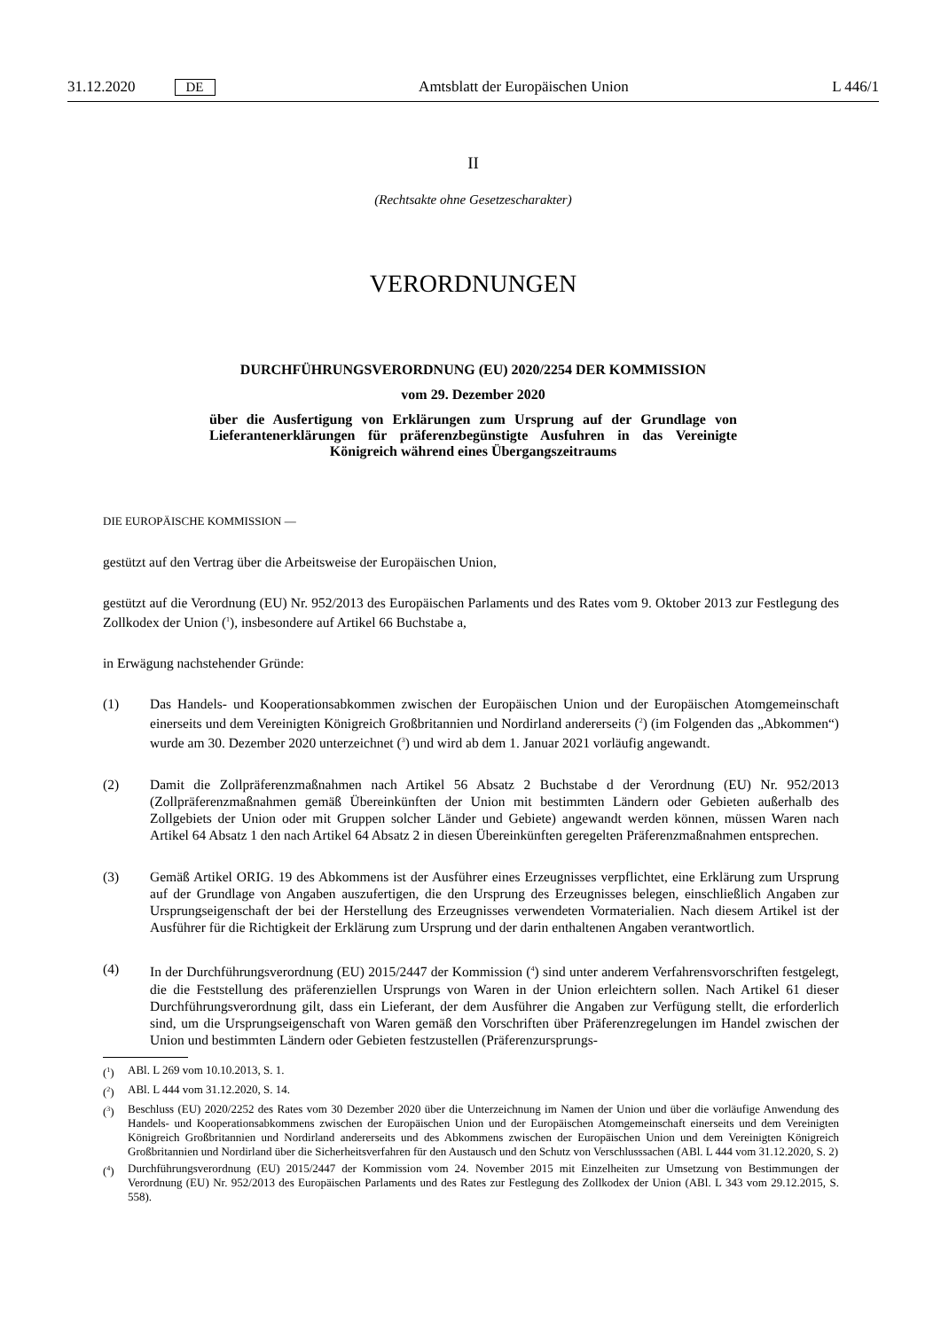31.12.2020 DE Amtsblatt der Europäischen Union L 446/1
II
(Rechtsakte ohne Gesetzescharakter)
VERORDNUNGEN
DURCHFÜHRUNGSVERORDNUNG (EU) 2020/2254 DER KOMMISSION
vom 29. Dezember 2020
über die Ausfertigung von Erklärungen zum Ursprung auf der Grundlage von Lieferantenerklärungen für präferenzbegünstigte Ausfuhren in das Vereinigte Königreich während eines Übergangszeitraums
DIE EUROPÄISCHE KOMMISSION —
gestützt auf den Vertrag über die Arbeitsweise der Europäischen Union,
gestützt auf die Verordnung (EU) Nr. 952/2013 des Europäischen Parlaments und des Rates vom 9. Oktober 2013 zur Festlegung des Zollkodex der Union (<sup>1</sup>), insbesondere auf Artikel 66 Buchstabe a,
in Erwägung nachstehender Gründe:
(1) Das Handels- und Kooperationsabkommen zwischen der Europäischen Union und der Europäischen Atomgemeinschaft einerseits und dem Vereinigten Königreich Großbritannien und Nordirland andererseits (<sup>2</sup>) (im Folgenden das „Abkommen“) wurde am 30. Dezember 2020 unterzeichnet (<sup>3</sup>) und wird ab dem 1. Januar 2021 vorläufig angewandt.
(2) Damit die Zollpräferenzmaßnahmen nach Artikel 56 Absatz 2 Buchstabe d der Verordnung (EU) Nr. 952/2013 (Zollpräferenzmaßnahmen gemäß Übereinkünften der Union mit bestimmten Ländern oder Gebieten außerhalb des Zollgebiets der Union oder mit Gruppen solcher Länder und Gebiete) angewandt werden können, müssen Waren nach Artikel 64 Absatz 1 den nach Artikel 64 Absatz 2 in diesen Übereinkünften geregelten Präferenzmaßnahmen entsprechen.
(3) Gemäß Artikel ORIG. 19 des Abkommens ist der Ausführer eines Erzeugnisses verpflichtet, eine Erklärung zum Ursprung auf der Grundlage von Angaben auszufertigen, die den Ursprung des Erzeugnisses belegen, einschließlich Angaben zur Ursprungseigenschaft der bei der Herstellung des Erzeugnisses verwendeten Vormaterialien. Nach diesem Artikel ist der Ausführer für die Richtigkeit der Erklärung zum Ursprung und der darin enthaltenen Angaben verantwortlich.
(4) In der Durchführungsverordnung (EU) 2015/2447 der Kommission (<sup>4</sup>) sind unter anderem Verfahrensvorschriften festgelegt, die die Feststellung des präferenziellen Ursprungs von Waren in der Union erleichtern sollen. Nach Artikel 61 dieser Durchführungsverordnung gilt, dass ein Lieferant, der dem Ausführer die Angaben zur Verfügung stellt, die erforderlich sind, um die Ursprungseigenschaft von Waren gemäß den Vorschriften über Präferenzregelungen im Handel zwischen der Union und bestimmten Ländern oder Gebieten festzustellen (Präferenzursprungs-
(<sup>1</sup>) ABl. L 269 vom 10.10.2013, S. 1.
(<sup>2</sup>) ABl. L 444 vom 31.12.2020, S. 14.
(<sup>3</sup>) Beschluss (EU) 2020/2252 des Rates vom 30 Dezember 2020 über die Unterzeichnung im Namen der Union und über die vorläufige Anwendung des Handels- und Kooperationsabkommens zwischen der Europäischen Union und der Europäischen Atomgemeinschaft einerseits und dem Vereinigten Königreich Großbritannien und Nordirland andererseits und des Abkommens zwischen der Europäischen Union und dem Vereinigten Königreich Großbritannien und Nordirland über die Sicherheitsverfahren für den Austausch und den Schutz von Verschlusssachen (ABl. L 444 vom 31.12.2020, S. 2)
(<sup>4</sup>) Durchführungsverordnung (EU) 2015/2447 der Kommission vom 24. November 2015 mit Einzelheiten zur Umsetzung von Bestimmungen der Verordnung (EU) Nr. 952/2013 des Europäischen Parlaments und des Rates zur Festlegung des Zollkodex der Union (ABl. L 343 vom 29.12.2015, S. 558).